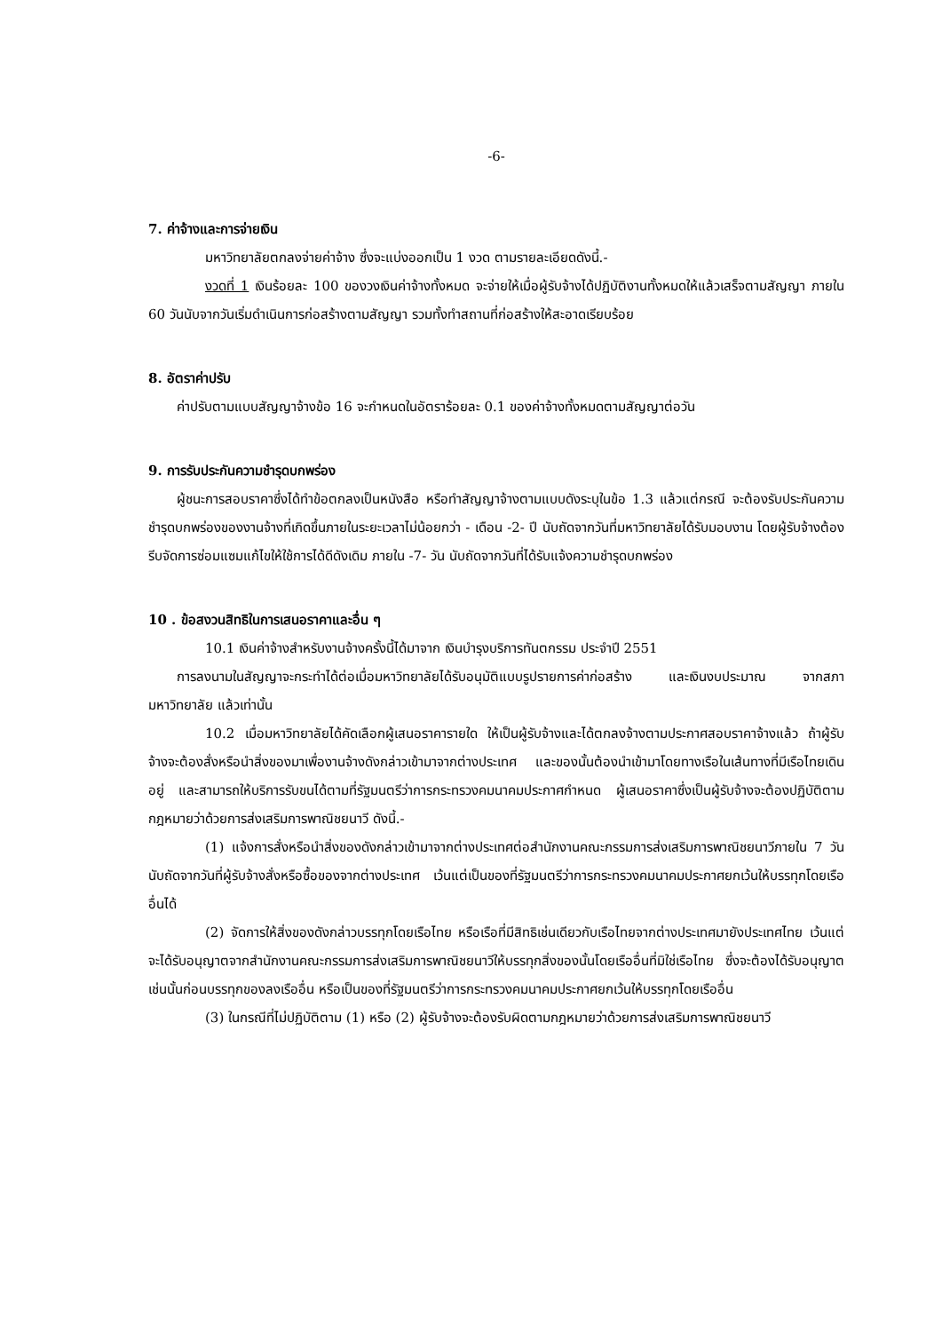-6-
7. ค่าจ้างและการจ่ายเงิน
มหาวิทยาลัยตกลงจ่ายค่าจ้าง ซึ่งจะแบ่งออกเป็น 1 งวด ตามรายละเอียดดังนี้.-
งวดที่ 1 เงินร้อยละ 100 ของวงเงินค่าจ้างทั้งหมด จะจ่ายให้เมื่อผู้รับจ้างได้ปฏิบัติงานทั้งหมดให้แล้วเสร็จตามสัญญา ภายใน 60 วันนับจากวันเริ่มดำเนินการก่อสร้างตามสัญญา รวมทั้งทำสถานที่ก่อสร้างให้สะอาดเรียบร้อย
8. อัตราค่าปรับ
ค่าปรับตามแบบสัญญาจ้างข้อ 16 จะกำหนดในอัตราร้อยละ 0.1 ของค่าจ้างทั้งหมดตามสัญญาต่อวัน
9. การรับประกันความชำรุดบกพร่อง
ผู้ชนะการสอบราคาซึ่งได้ทำข้อตกลงเป็นหนังสือ หรือทำสัญญาจ้างตามแบบดังระบุในข้อ 1.3 แล้วแต่กรณี จะต้องรับประกันความชำรุดบกพร่องของงานจ้างที่เกิดขึ้นภายในระยะเวลาไม่น้อยกว่า - เดือน -2- ปี นับถัดจากวันที่มหาวิทยาลัยได้รับมอบงาน โดยผู้รับจ้างต้องรีบจัดการซ่อมแซมแก้ไขให้ใช้การได้ดีดังเดิม ภายใน -7- วัน นับถัดจากวันที่ได้รับแจ้งความชำรุดบกพร่อง
10 . ข้อสงวนสิทธิในการเสนอราคาและอื่น ๆ
10.1 เงินค่าจ้างสำหรับงานจ้างครั้งนี้ได้มาจาก เงินบำรุงบริการทันตกรรม ประจำปี 2551
การลงนามในสัญญาจะกระทำได้ต่อเมื่อมหาวิทยาลัยได้รับอนุมัติแบบรูปรายการค่าก่อสร้าง และเงินงบประมาณ จากสภามหาวิทยาลัย แล้วเท่านั้น
10.2 เมื่อมหาวิทยาลัยได้คัดเลือกผู้เสนอราคารายใด ให้เป็นผู้รับจ้างและได้ตกลงจ้างตามประกาศสอบราคาจ้างแล้ว ถ้าผู้รับจ้างจะต้องสั่งหรือนำสิ่งของมาเพื่องานจ้างดังกล่าวเข้ามาจากต่างประเทศ และของนั้นต้องนำเข้ามาโดยทางเรือในเส้นทางที่มีเรือไทยเดินอยู่ และสามารถให้บริการรับขนได้ตามที่รัฐมนตรีว่าการกระทรวงคมนาคมประกาศกำหนด ผู้เสนอราคาซึ่งเป็นผู้รับจ้างจะต้องปฏิบัติตามกฎหมายว่าด้วยการส่งเสริมการพาณิชยนาวี ดังนี้.-
(1) แจ้งการสั่งหรือนำสิ่งของดังกล่าวเข้ามาจากต่างประเทศต่อสำนักงานคณะกรรมการส่งเสริมการพาณิชยนาวีภายใน 7 วัน นับถัดจากวันที่ผู้รับจ้างสั่งหรือซื้อของจากต่างประเทศ เว้นแต่เป็นของที่รัฐมนตรีว่าการกระทรวงคมนาคมประกาศยกเว้นให้บรรทุกโดยเรืออื่นได้
(2) จัดการให้สิ่งของดังกล่าวบรรทุกโดยเรือไทย หรือเรือที่มีสิทธิเช่นเดียวกับเรือไทยจากต่างประเทศมายังประเทศไทย เว้นแต่จะได้รับอนุญาตจากสำนักงานคณะกรรมการส่งเสริมการพาณิชยนาวีให้บรรทุกสิ่งของนั้นโดยเรืออื่นที่มิใช่เรือไทย ซึ่งจะต้องได้รับอนุญาตเช่นนั้นก่อนบรรทุกของลงเรืออื่น หรือเป็นของที่รัฐมนตรีว่าการกระทรวงคมนาคมประกาศยกเว้นให้บรรทุกโดยเรืออื่น
(3) ในกรณีที่ไม่ปฏิบัติตาม (1) หรือ (2) ผู้รับจ้างจะต้องรับผิดตามกฎหมายว่าด้วยการส่งเสริมการพาณิชยนาวี